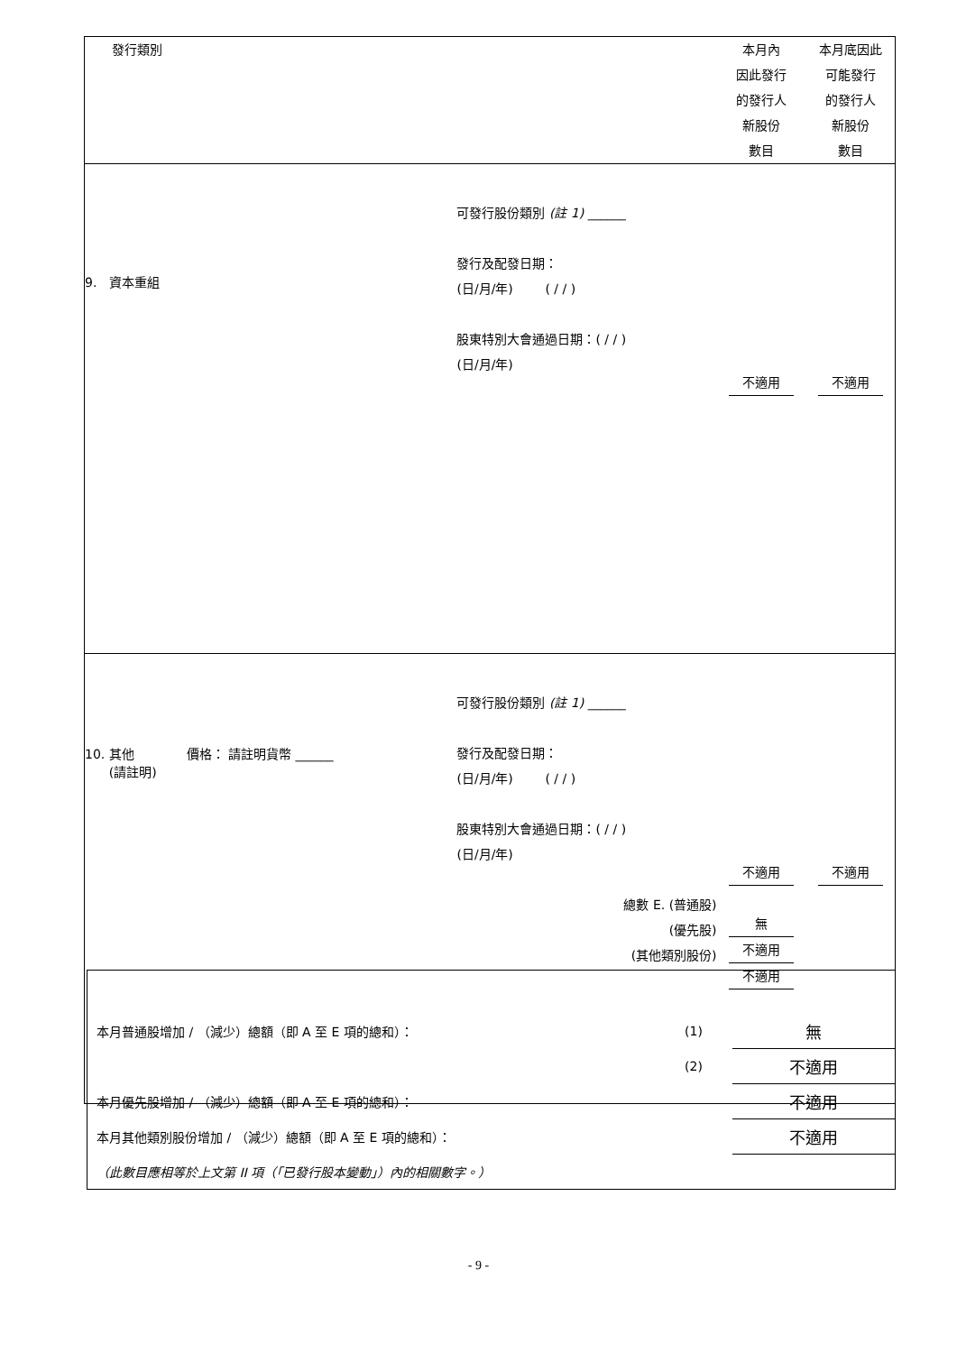| 發行類別 | | 本月內 因此發行 的發行人 新股份 數目 | 本月底因此 可能發行 的發行人 新股份 數目 |
| 9. 資本重組 | 可發行股份類別 (註 1) ______ 發行及配發日期： (日/月/年) ( / / ) 股東特別大會通過日期：( / / ) (日/月/年) | 不適用 | 不適用 |
| 10. 其他 價格： 請註明貨幣 ______ (請註明) | 可發行股份類別 (註 1) ______ 發行及配發日期： (日/月/年) ( / / ) 股東特別大會通過日期：( / / ) (日/月/年) 總數 E. (普通股) (優先股) (其他類別股份) | 不適用 無 不適用 不適用 | 不適用 |
| 本月普通股增加 / （減少）總額（即 A 至 E 項的總和）： | (1) | 無 |
| | (2) | 不適用 |
| 本月優先股增加 / （減少）總額（即 A 至 E 項的總和）： | | 不適用 |
| 本月其他類別股份增加 / （減少）總額（即 A 至 E 項的總和）： | | 不適用 |
| （此數目應相等於上文第 II 項（「已發行股本變動」）內的相關數字。） | | |
- 9 -